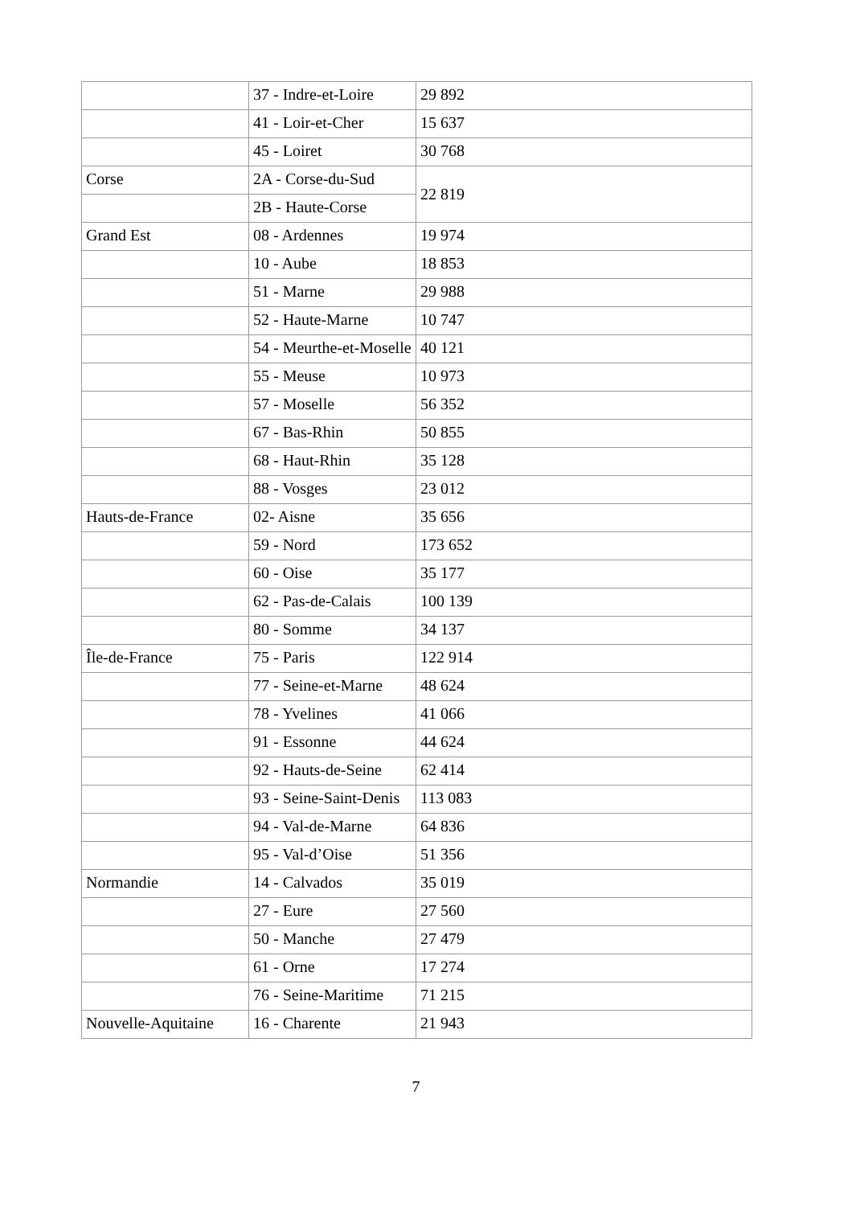| | 37 - Indre-et-Loire | 29 892 |
| | 41 - Loir-et-Cher | 15 637 |
| | 45 - Loiret | 30 768 |
| Corse | 2A - Corse-du-Sud | 22 819 |
| | 2B - Haute-Corse | |
| Grand Est | 08 - Ardennes | 19 974 |
| | 10 - Aube | 18 853 |
| | 51 - Marne | 29 988 |
| | 52 - Haute-Marne | 10 747 |
| | 54 - Meurthe-et-Moselle | 40 121 |
| | 55 - Meuse | 10 973 |
| | 57 - Moselle | 56 352 |
| | 67 - Bas-Rhin | 50 855 |
| | 68 - Haut-Rhin | 35 128 |
| | 88 - Vosges | 23 012 |
| Hauts-de-France | 02- Aisne | 35 656 |
| | 59 - Nord | 173 652 |
| | 60 - Oise | 35 177 |
| | 62 - Pas-de-Calais | 100 139 |
| | 80 - Somme | 34 137 |
| Île-de-France | 75 - Paris | 122 914 |
| | 77 - Seine-et-Marne | 48 624 |
| | 78 - Yvelines | 41 066 |
| | 91 - Essonne | 44 624 |
| | 92 - Hauts-de-Seine | 62 414 |
| | 93 - Seine-Saint-Denis | 113 083 |
| | 94 - Val-de-Marne | 64 836 |
| | 95 - Val-d’Oise | 51 356 |
| Normandie | 14 - Calvados | 35 019 |
| | 27 - Eure | 27 560 |
| | 50 - Manche | 27 479 |
| | 61 - Orne | 17 274 |
| | 76 - Seine-Maritime | 71 215 |
| Nouvelle-Aquitaine | 16 - Charente | 21 943 |
7